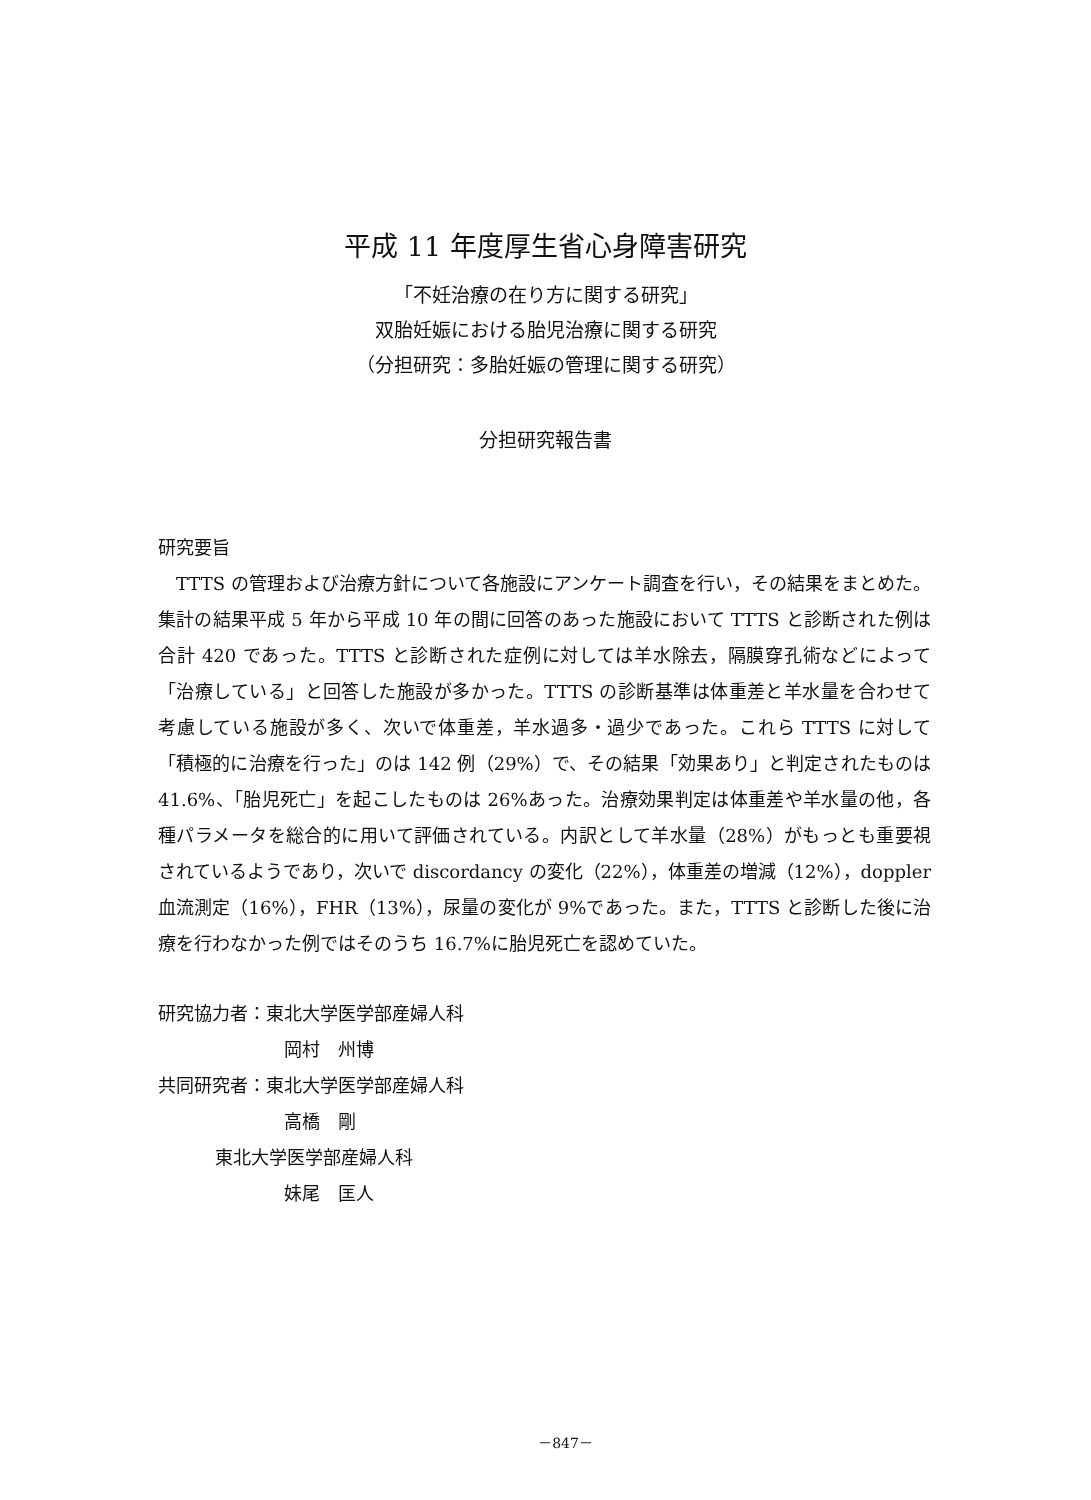平成 11 年度厚生省心身障害研究
「不妊治療の在り方に関する研究」
双胎妊娠における胎児治療に関する研究
（分担研究：多胎妊娠の管理に関する研究）
分担研究報告書
研究要旨
　TTTS の管理および治療方針について各施設にアンケート調査を行い，その結果をまとめた。集計の結果平成 5 年から平成 10 年の間に回答のあった施設において TTTS と診断された例は合計 420 であった。TTTS と診断された症例に対しては羊水除去，隔膜穿孔術などによって「治療している」と回答した施設が多かった。TTTS の診断基準は体重差と羊水量を合わせて考慮している施設が多く、次いで体重差，羊水過多・過少であった。これら TTTS に対して「積極的に治療を行った」のは 142 例（29%）で、その結果「効果あり」と判定されたものは 41.6%、「胎児死亡」を起こしたものは 26%あった。治療効果判定は体重差や羊水量の他，各種パラメータを総合的に用いて評価されている。内訳として羊水量（28%）がもっとも重要視されているようであり，次いで discordancy の変化（22%），体重差の増減（12%），doppler 血流測定（16%），FHR（13%），尿量の変化が 9%であった。また，TTTS と診断した後に治療を行わなかった例ではそのうち 16.7%に胎児死亡を認めていた。
研究協力者：東北大学医学部産婦人科
岡村　州博
共同研究者：東北大学医学部産婦人科
高橋　剛
東北大学医学部産婦人科
妹尾　匡人
－847－